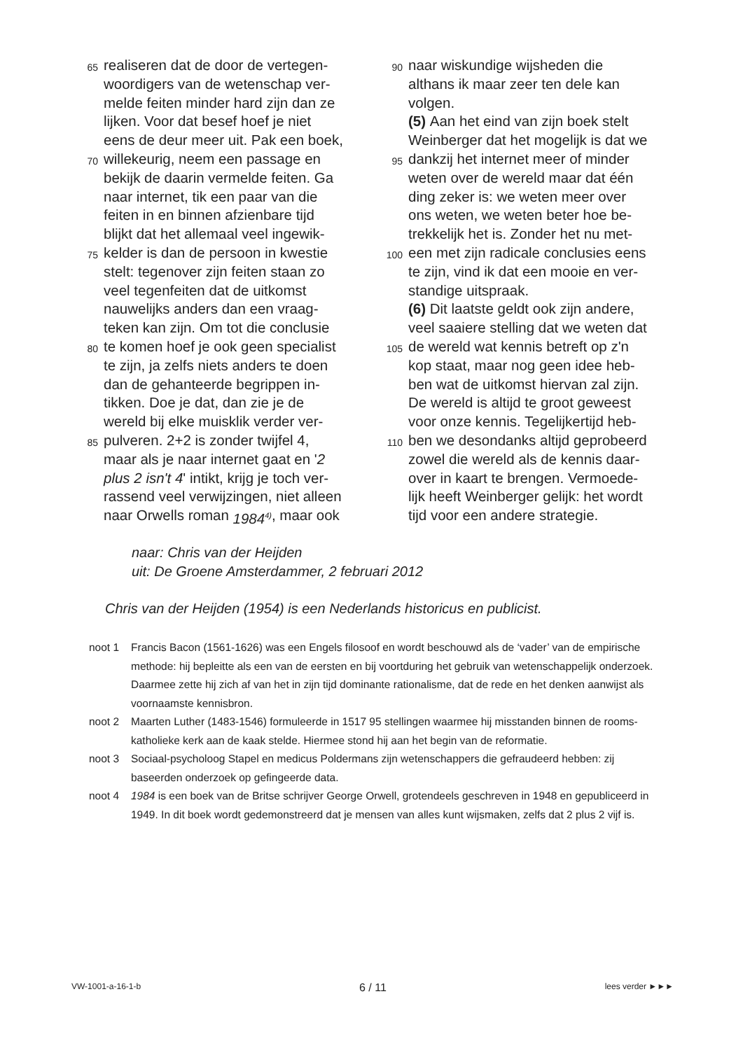65 realiseren dat de door de vertegen-
woordigers van de wetenschap ver-
melde feiten minder hard zijn dan ze
lijken. Voor dat besef hoef je niet
eens de deur meer uit. Pak een boek,
70 willekeurig, neem een passage en
bekijk de daarin vermelde feiten. Ga
naar internet, tik een paar van die
feiten in en binnen afzienbare tijd
blijkt dat het allemaal veel ingewik-
75 kelder is dan de persoon in kwestie
stelt: tegenover zijn feiten staan zo
veel tegenfeiten dat de uitkomst
nauwelijks anders dan een vraag-
teken kan zijn. Om tot die conclusie
80 te komen hoef je ook geen specialist
te zijn, ja zelfs niets anders te doen
dan de gehanteerde begrippen in-
tikken. Doe je dat, dan zie je de
wereld bij elke muisklik verder ver-
85 pulveren. 2+2 is zonder twijfel 4,
maar als je naar internet gaat en ' 2
plus 2 isn't 4 ' intikt, krijg je toch ver-
rassend veel verwijzingen, niet alleen
naar Orwells roman 1984<sup>4)</sup>, maar ook
90 naar wiskundige wijsheden die
althans ik maar zeer ten dele kan
volgen.
(5) Aan het eind van zijn boek stelt
Weinberger dat het mogelijk is dat we
95 dankzij het internet meer of minder
weten over de wereld maar dat één
ding zeker is: we weten meer over
ons weten, we weten beter hoe be-
trekkelijk het is. Zonder het nu met-
100 een met zijn radicale conclusies eens
te zijn, vind ik dat een mooie en ver-
standige uitspraak.
(6) Dit laatste geldt ook zijn andere,
veel saaiere stelling dat we weten dat
105 de wereld wat kennis betreft op z'n
kop staat, maar nog geen idee heb-
ben wat de uitkomst hiervan zal zijn.
De wereld is altijd te groot geweest
voor onze kennis. Tegelijkertijd heb-
110 ben we desondanks altijd geprobeerd
zowel die wereld als de kennis daar-
over in kaart te brengen. Vermoede-
lijk heeft Weinberger gelijk: het wordt
tijd voor een andere strategie.
naar: Chris van der Heijden
uit: De Groene Amsterdammer, 2 februari 2012
Chris van der Heijden (1954) is een Nederlands historicus en publicist.
noot 1 Francis Bacon (1561-1626) was een Engels filosoof en wordt beschouwd als de ‘vader’ van de empirische methode: hij bepleitte als een van de eersten en bij voortduring het gebruik van wetenschappelijk onderzoek. Daarmee zette hij zich af van het in zijn tijd dominante rationalisme, dat de rede en het denken aanwijst als voornaamste kennisbron.
noot 2 Maarten Luther (1483-1546) formuleerde in 1517 95 stellingen waarmee hij misstanden binnen de rooms-katholieke kerk aan de kaak stelde. Hiermee stond hij aan het begin van de reformatie.
noot 3 Sociaal-psycholoog Stapel en medicus Poldermans zijn wetenschappers die gefraudeerd hebben: zij baseerden onderzoek op gefingeerde data.
noot 4 1984 is een boek van de Britse schrijver George Orwell, grotendeels geschreven in 1948 en gepubliceerd in 1949. In dit boek wordt gedemonstreerd dat je mensen van alles kunt wijsmaken, zelfs dat 2 plus 2 vijf is.
VW-1001-a-16-1-b 6 / 11 lees verder ►►►